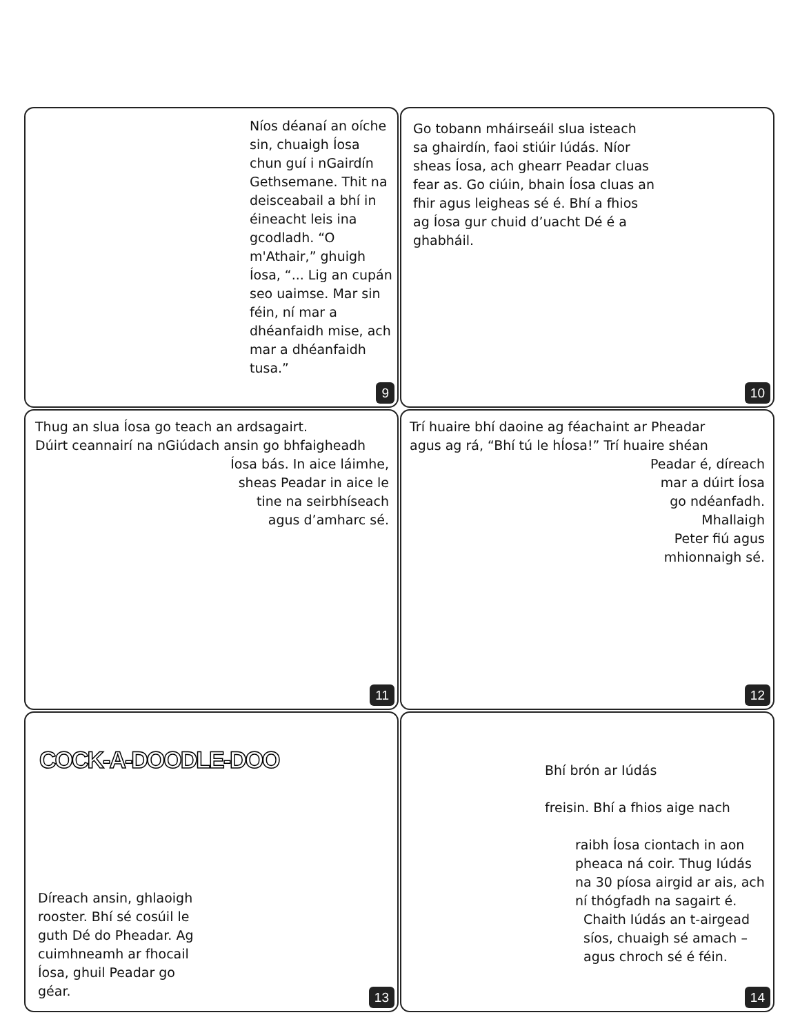Níos déanaí an oíche sin, chuaigh Íosa chun guí i nGairdín Gethsemane. Thit na deisceabail a bhí in éineacht leis ina gcodladh. “O m'Athair,” ghuigh Íosa, “... Lig an cupán seo uaimse. Mar sin féin, ní mar a dhéanfaidh mise, ach mar a dhéanfaidh tusa.”
9
Go tobann mháirseáil slua isteach sa ghairdín, faoi stiúir Iúdás. Níor sheas Íosa, ach ghearr Peadar cluas fear as. Go ciúin, bhain Íosa cluas an fhir agus leigheas sé é. Bhí a fhios ag Íosa gur chuid d’uacht Dé é a ghabháil.
10
Thug an slua Íosa go teach an ardsagairt.
Dúirt ceannairí na nGiúdach ansin go bhfaigheadh
Íosa bás. In aice láimhe,
sheas Peadar in aice le
tine na seirbhíseach
agus d’amharc sé.
11
Trí huaire bhí daoine ag féachaint ar Pheadar
agus ag rá, “Bhí tú le hÍosa!” Trí huaire shéan
Peadar é, díreach
mar a dúirt Íosa
go ndéanfadh.
Mhallaigh
Peter fiú agus
mhionnaigh sé.
12
COCK-A-DOODLE-DOO
Díreach ansin, ghlaoigh rooster. Bhí sé cosúil le guth Dé do Pheadar. Ag cuimhneamh ar fhocail Íosa, ghuil Peadar go géar.
13
Bhí brón ar Iúdás
freisin. Bhí a fhios aige nach
raibh Íosa ciontach in aon pheaca ná coir. Thug Iúdás na 30 píosa airgid ar ais, ach ní thógfadh na sagairt é.
Chaith Iúdás an t-airgead
síos, chuaigh sé amach –
agus chroch sé é féin.
14